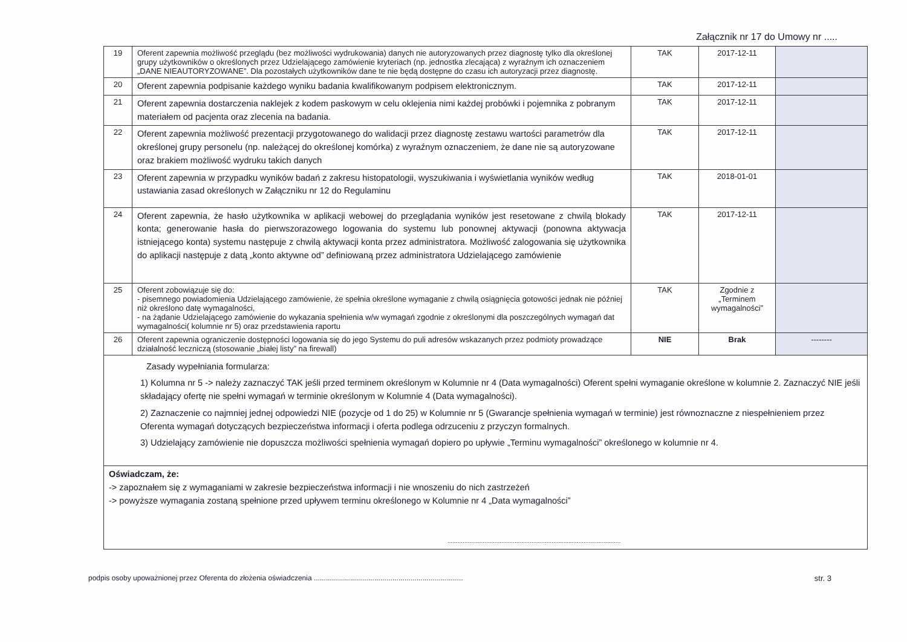Załącznik nr 17 do Umowy nr .....
| 19 | Oferent zapewnia możliwość przeglądu (bez możliwości wydrukowania) danych nie autoryzowanych przez diagnostę tylko dla określonej grupy użytkowników o określonych przez Udzielającego zamówienie kryteriach (np. jednostka zlecająca) z wyraźnym ich oznaczeniem „DANE NIEAUTORYZOWANE”. Dla pozostałych użytkowników dane te nie będą dostępne do czasu ich autoryzacji przez diagnostę. | TAK | 2017-12-11 | |
| 20 | Oferent zapewnia podpisanie każdego wyniku badania kwalifikowanym podpisem elektronicznym. | TAK | 2017-12-11 | |
| 21 | Oferent zapewnia dostarczenia naklejek z kodem paskowym w celu oklejenia nimi każdej probówki i pojemnika z pobranym materiałem od pacjenta oraz zlecenia na badania. | TAK | 2017-12-11 | |
| 22 | Oferent zapewnia możliwość prezentacji przygotowanego do walidacji przez diagnostę zestawu wartości parametrów dla określonej grupy personelu (np. należącej do określonej komórka) z wyraźnym oznaczeniem, że dane nie są autoryzowane oraz brakiem możliwość wydruku takich danych | TAK | 2017-12-11 | |
| 23 | Oferent zapewnia w przypadku wyników badań z zakresu histopatologii, wyszukiwania i wyświetlania wyników według ustawiania zasad określonych w Załączniku nr 12 do Regulaminu | TAK | 2018-01-01 | |
| 24 | Oferent zapewnia, że hasło użytkownika w aplikacji webowej do przeglądania wyników jest resetowane z chwilą blokady konta; generowanie hasła do pierwszorazowego logowania do systemu lub ponownej aktywacji (ponowna aktywacja istniejącego konta) systemu następuje z chwilą aktywacji konta przez administratora. Możliwość zalogowania się użytkownika do aplikacji następuje z datą „konto aktywne od” definiowaną przez administratora Udzielającego zamówienie | TAK | 2017-12-11 | |
| 25 | Oferent zobowiązuje się do: - pisemnego powiadomienia Udzielającego zamówienie, że spełnia określone wymaganie z chwilą osiągnięcia gotowości jednak nie później niż określono datę wymagalności, - na żądanie Udzielającego zamówienie do wykazania spełnienia w/w wymagań zgodnie z określonymi dla poszczególnych wymagań dat wymagalności( kolumnie nr 5) oraz przedstawienia raportu | TAK | Zgodnie z „Terminem wymagalności” | |
| 26 | Oferent zapewnia ograniczenie dostępności logowania się do jego Systemu do puli adresów wskazanych przez podmioty prowadzące działalność leczniczą (stosowanie „białej listy” na firewall) | NIE | Brak | -------- |
| Zasady wypełniania formularza: 1) Kolumna nr 5 -> należy zaznaczyć TAK jeśli przed terminem określonym w Kolumnie nr 4 (Data wymagalności) Oferent spełni wymaganie określone w kolumnie 2. Zaznaczyć NIE jeśli składający ofertę nie spełni wymagań w terminie określonym w Kolumnie 4 (Data wymagalności). 2) Zaznaczenie co najmniej jednej odpowiedzi NIE (pozycje od 1 do 25) w Kolumnie nr 5 (Gwarancje spełnienia wymagań w terminie) jest równoznaczne z niespełnieniem przez Oferenta wymagań dotyczących bezpieczeństwa informacji i oferta podlega odrzuceniu z przyczyn formalnych. 3) Udzielający zamówienie nie dopuszcza możliwości spełnienia wymagań dopiero po upływie „Terminu wymagalności” określonego w kolumnie nr 4. | | | | |
| Oświadczam, że: -> zapoznałem się z wymaganiami w zakresie bezpieczeństwa informacji i nie wnoszeniu do nich zastrzeżeń -> powyższe wymagania zostaną spełnione przed upływem terminu określonego w Kolumnie nr 4 „Data wymagalności” ....................................................................................................... | | | | |
podpis osoby upoważnionej przez Oferenta do złożenia oświadczenia .......................................................................... str. 3